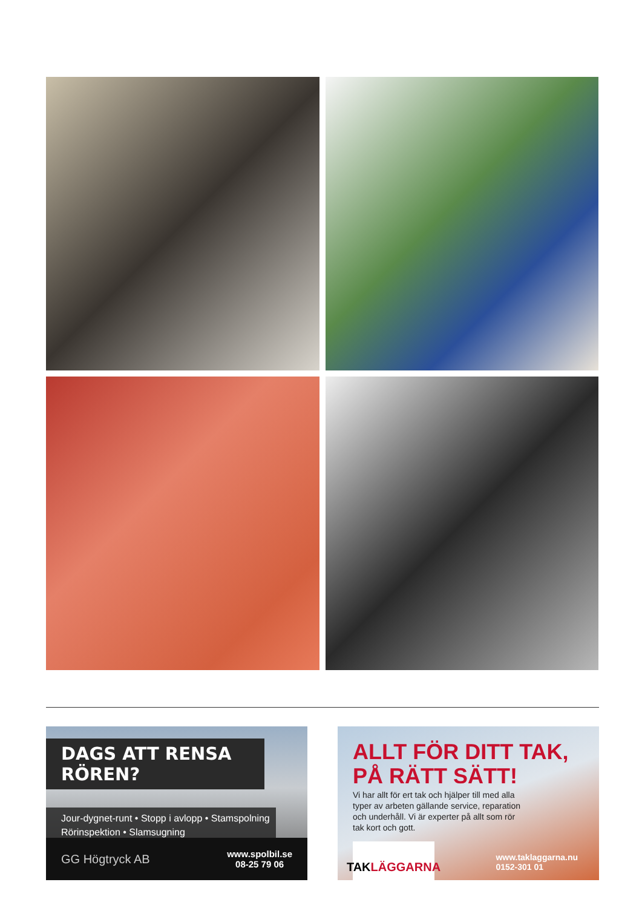DAGS ATT RENSA RÖREN?
Jour-dygnet-runt • Stopp i avlopp • Stamspolning
Rörinspektion • Slamsugning
GG Högtryck AB www.spolbil.se
08-25 79 06
ALLT FÖR DITT TAK,
PÅ RÄTT SÄTT!
Vi har allt för ert tak och hjälper till med alla typer av arbeten gällande service, reparation och underhåll. Vi är experter på allt som rör tak kort och gott.
TAK LÄGGARNA
www.taklaggarna.nu
0152-301 01